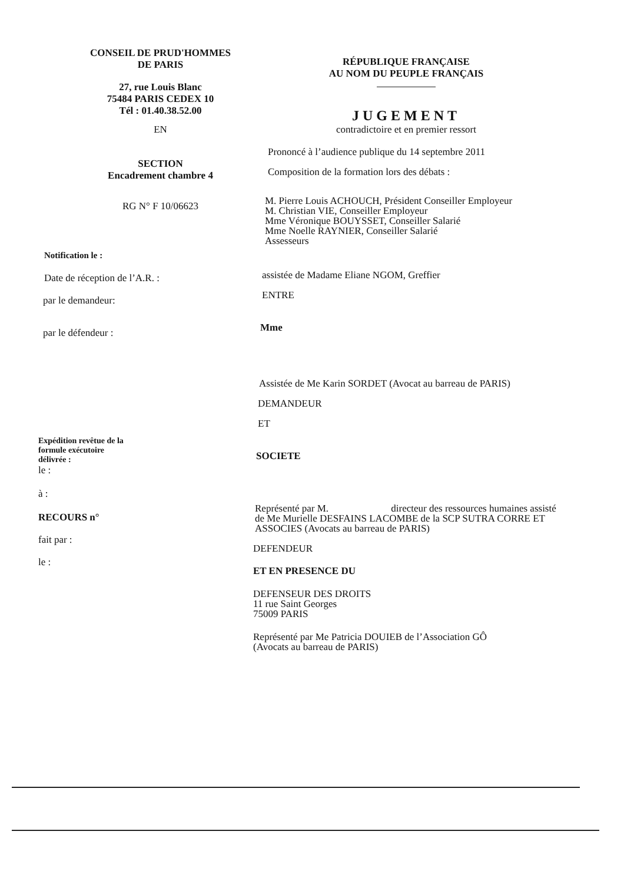CONSEIL DE PRUD'HOMMES
DE PARIS
27, rue Louis Blanc
75484 PARIS CEDEX 10
Tél : 01.40.38.52.00
EN
SECTION
Encadrement chambre 4
RG N° F 10/06623
Notification le :
Date de réception de l’A.R. :
par le demandeur:
par le défendeur :
Expédition revêtue de la
formule exécutoire
délivrée :
le :
à :
RECOURS n°
fait par :
le :
RÉPUBLIQUE FRANÇAISE
AU NOM DU PEUPLE FRANÇAIS
JUGEMENT
contradictoire et en premier ressort
Prononcé à l’audience publique du 14 septembre 2011
Composition de la formation lors des débats :
M. Pierre Louis ACHOUCH, Président Conseiller Employeur
M. Christian VIE, Conseiller Employeur
Mme Véronique BOUYSSET, Conseiller Salarié
Mme Noelle RAYNIER, Conseiller Salarié
Assesseurs
assistée de Madame Eliane NGOM, Greffier
ENTRE
Mme
Assistée de Me Karin SORDET (Avocat au barreau de PARIS)
DEMANDEUR
ET
SOCIETE
Représenté par M. directeur des ressources humaines assisté de Me Murielle DESFAINS LACOMBE de la SCP SUTRA CORRE ET ASSOCIES (Avocats au barreau de PARIS)
DEFENDEUR
ET EN PRESENCE DU
DEFENSEUR DES DROITS
11 rue Saint Georges
75009 PARIS
Représenté par Me Patricia DOUIEB de l’Association GÔ
(Avocats au barreau de PARIS)